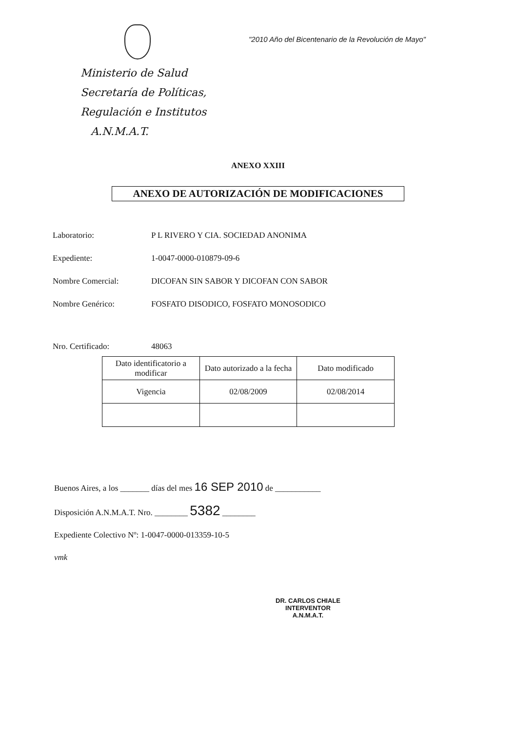"2010 Año del Bicentenario de la Revolución de Mayo"
Ministerio de Salud
Secretaría de Políticas,
Regulación e Institutos
A.N.M.A.T.
ANEXO XXIII
ANEXO DE AUTORIZACIÓN DE MODIFICACIONES
Laboratorio: P L RIVERO Y CIA. SOCIEDAD ANONIMA
Expediente: 1-0047-0000-010879-09-6
Nombre Comercial: DICOFAN SIN SABOR Y DICOFAN CON SABOR
Nombre Genérico: FOSFATO DISODICO, FOSFATO MONOSODICO
Nro. Certificado: 48063
| Dato identificatorio a modificar | Dato autorizado a la fecha | Dato modificado |
| --- | --- | --- |
| Vigencia | 02/08/2009 | 02/08/2014 |
Buenos Aires, a los _______ días del mes 16 SEP 2010 de ___________
Disposición A.N.M.A.T. Nro. ________ 5382 ________
Expediente Colectivo Nº: 1-0047-0000-013359-10-5
vmk
DR. CARLOS CHIALE
INTERVENTOR
A.N.M.A.T.